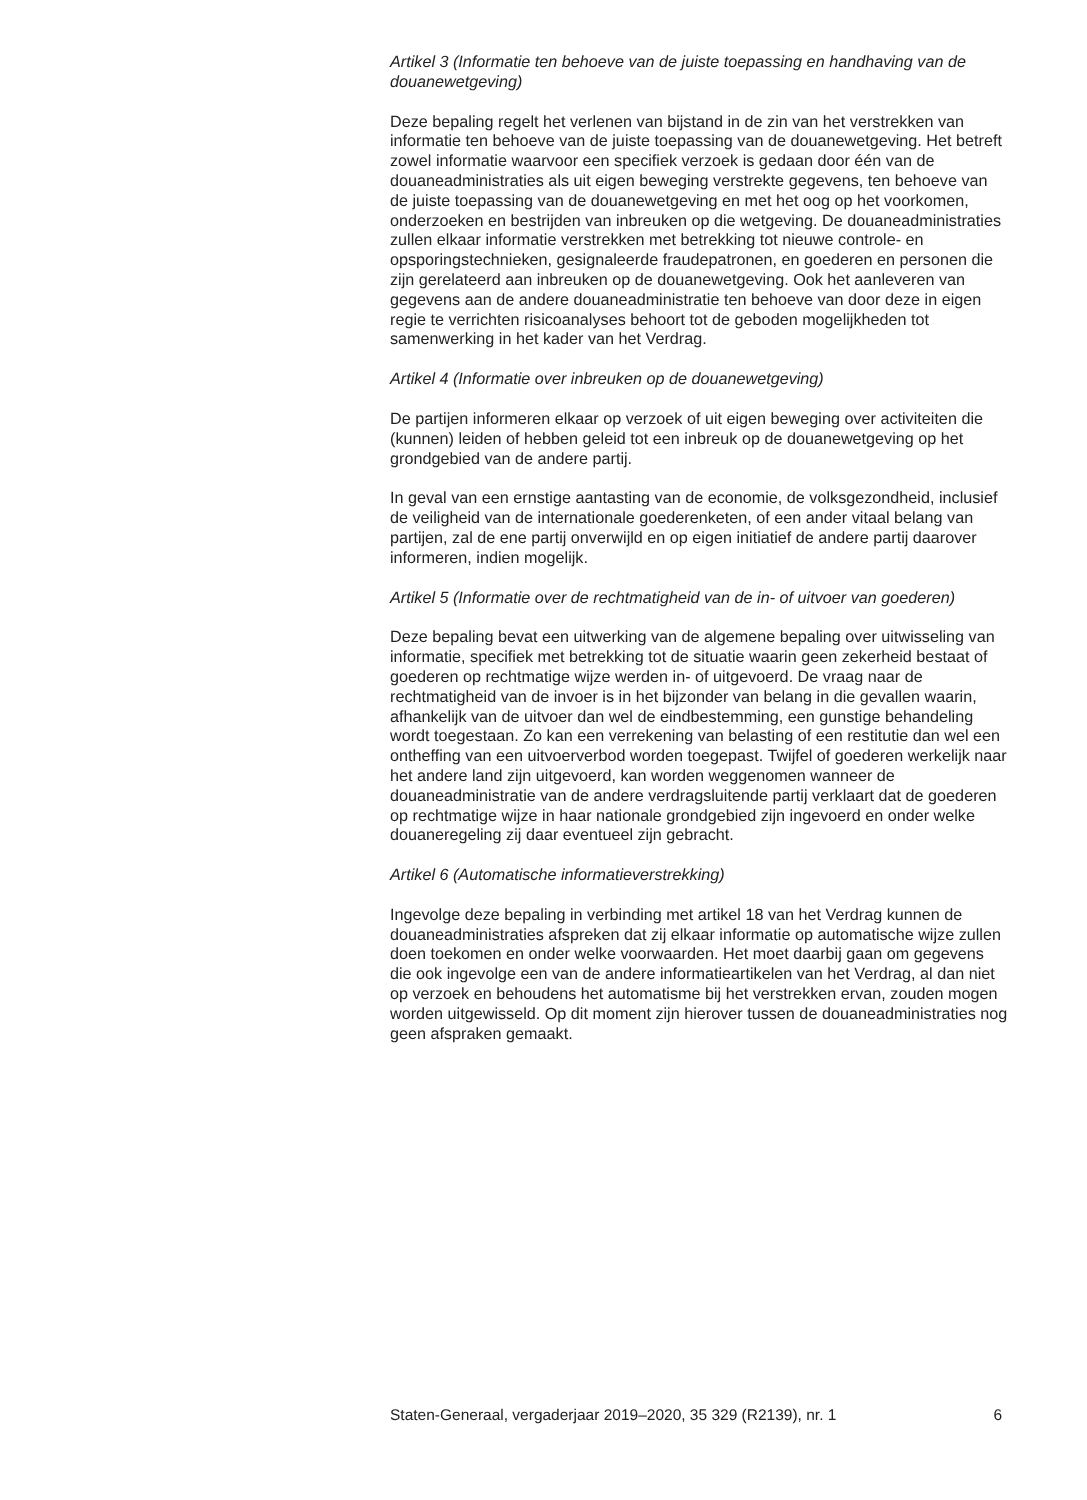Artikel 3 (Informatie ten behoeve van de juiste toepassing en handhaving van de douanewetgeving)
Deze bepaling regelt het verlenen van bijstand in de zin van het verstrekken van informatie ten behoeve van de juiste toepassing van de douanewetgeving. Het betreft zowel informatie waarvoor een specifiek verzoek is gedaan door één van de douaneadministraties als uit eigen beweging verstrekte gegevens, ten behoeve van de juiste toepassing van de douanewetgeving en met het oog op het voorkomen, onderzoeken en bestrijden van inbreuken op die wetgeving. De douaneadministraties zullen elkaar informatie verstrekken met betrekking tot nieuwe controle- en opsporingstechnieken, gesignaleerde fraudepatronen, en goederen en personen die zijn gerelateerd aan inbreuken op de douanewetgeving. Ook het aanleveren van gegevens aan de andere douaneadministratie ten behoeve van door deze in eigen regie te verrichten risicoanalyses behoort tot de geboden mogelijkheden tot samenwerking in het kader van het Verdrag.
Artikel 4 (Informatie over inbreuken op de douanewetgeving)
De partijen informeren elkaar op verzoek of uit eigen beweging over activiteiten die (kunnen) leiden of hebben geleid tot een inbreuk op de douanewetgeving op het grondgebied van de andere partij.
In geval van een ernstige aantasting van de economie, de volksge­zondheid, inclusief de veiligheid van de internationale goederenketen, of een ander vitaal belang van partijen, zal de ene partij onverwijld en op eigen initiatief de andere partij daarover informeren, indien mogelijk.
Artikel 5 (Informatie over de rechtmatigheid van de in- of uitvoer van goederen)
Deze bepaling bevat een uitwerking van de algemene bepaling over uitwisseling van informatie, specifiek met betrekking tot de situatie waarin geen zekerheid bestaat of goederen op rechtmatige wijze werden in- of uitgevoerd. De vraag naar de rechtmatigheid van de invoer is in het bijzonder van belang in die gevallen waarin, afhankelijk van de uitvoer dan wel de eindbestemming, een gunstige behandeling wordt toegestaan. Zo kan een verrekening van belasting of een restitutie dan wel een ontheffing van een uitvoerverbod worden toegepast. Twijfel of goederen werkelijk naar het andere land zijn uitgevoerd, kan worden weggenomen wanneer de douaneadministratie van de andere verdragsluitende partij verklaart dat de goederen op rechtmatige wijze in haar nationale grondgebied zijn ingevoerd en onder welke douaneregeling zij daar eventueel zijn gebracht.
Artikel 6 (Automatische informatieverstrekking)
Ingevolge deze bepaling in verbinding met artikel 18 van het Verdrag kunnen de douaneadministraties afspreken dat zij elkaar informatie op automatische wijze zullen doen toekomen en onder welke voorwaarden. Het moet daarbij gaan om gegevens die ook ingevolge een van de andere informatieartikelen van het Verdrag, al dan niet op verzoek en behoudens het automatisme bij het verstrekken ervan, zouden mogen worden uitgewisseld. Op dit moment zijn hierover tussen de douaneadministraties nog geen afspraken gemaakt.
Staten-Generaal, vergaderjaar 2019–2020, 35 329 (R2139), nr. 1 6